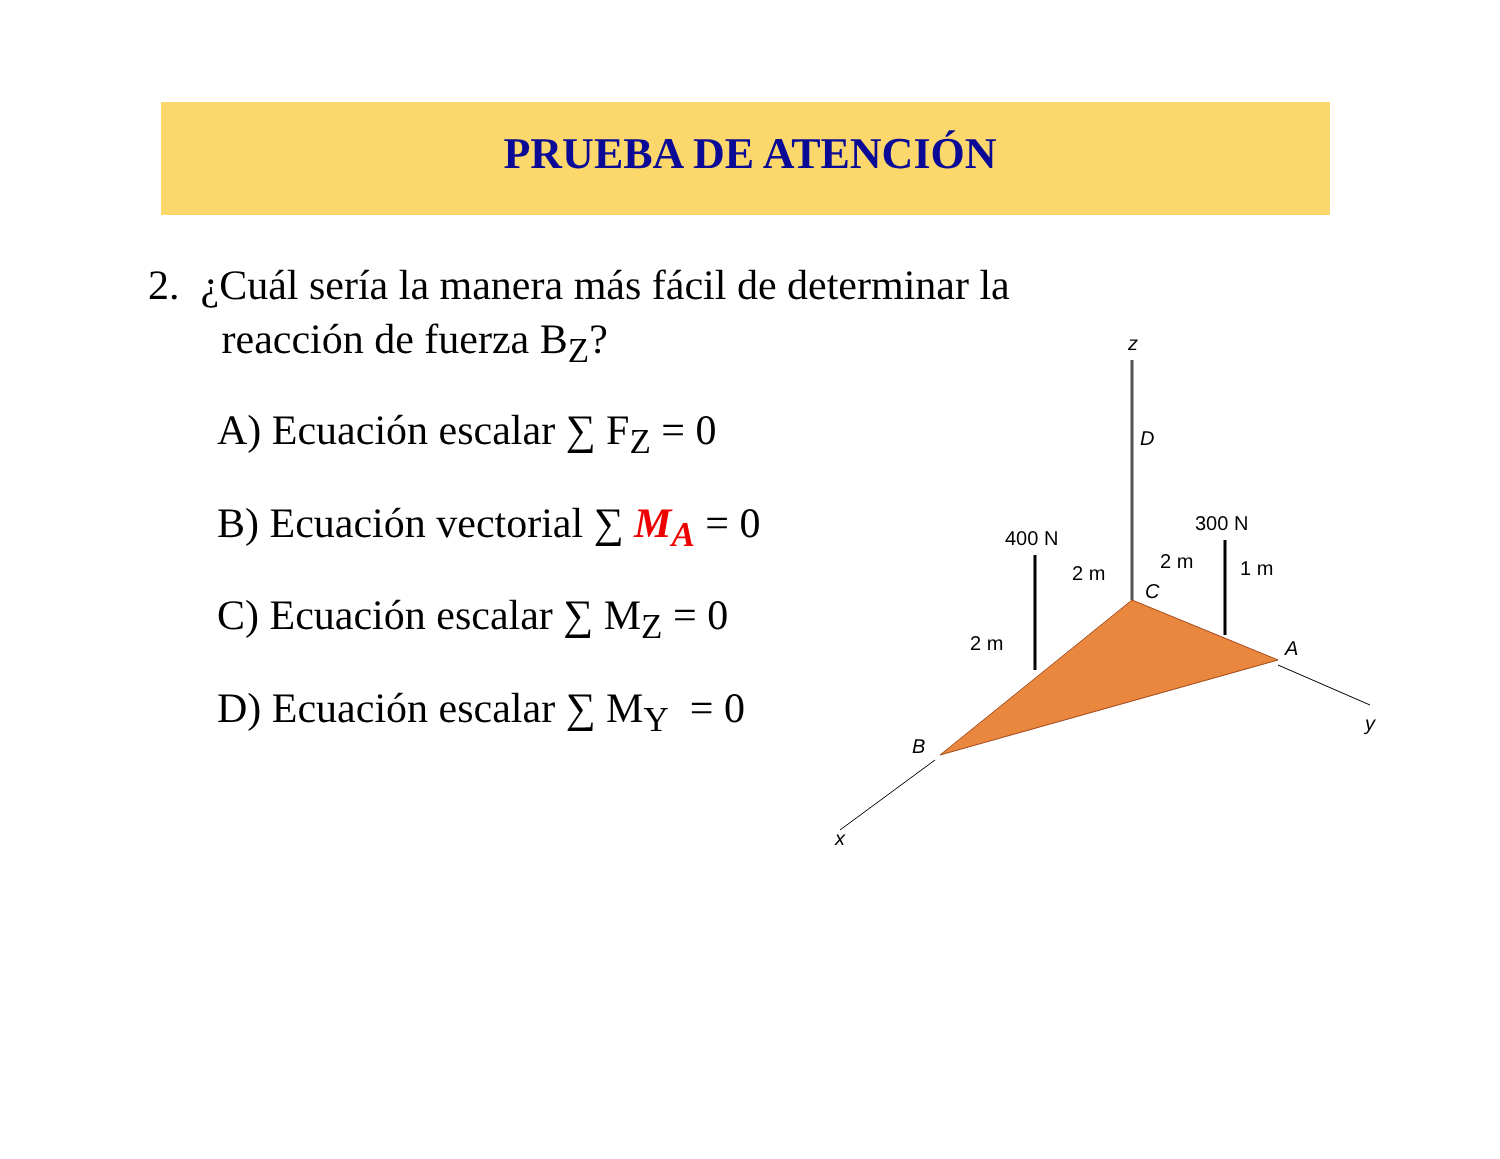PRUEBA DE ATENCIÓN
2. ¿Cuál sería la manera más fácil de determinar la
reacción de fuerza B<sub>Z</sub>?
A) Ecuación escalar ∑ F<sub>Z</sub> = 0
B) Ecuación vectorial ∑ M<sub>A</sub> = 0
C) Ecuación escalar ∑ M<sub>Z</sub> = 0
D) Ecuación escalar ∑ M<sub>Y</sub> = 0
z
D
400 N
300 N
2 m
2 m
1 m
C
2 m
A
y
B
x